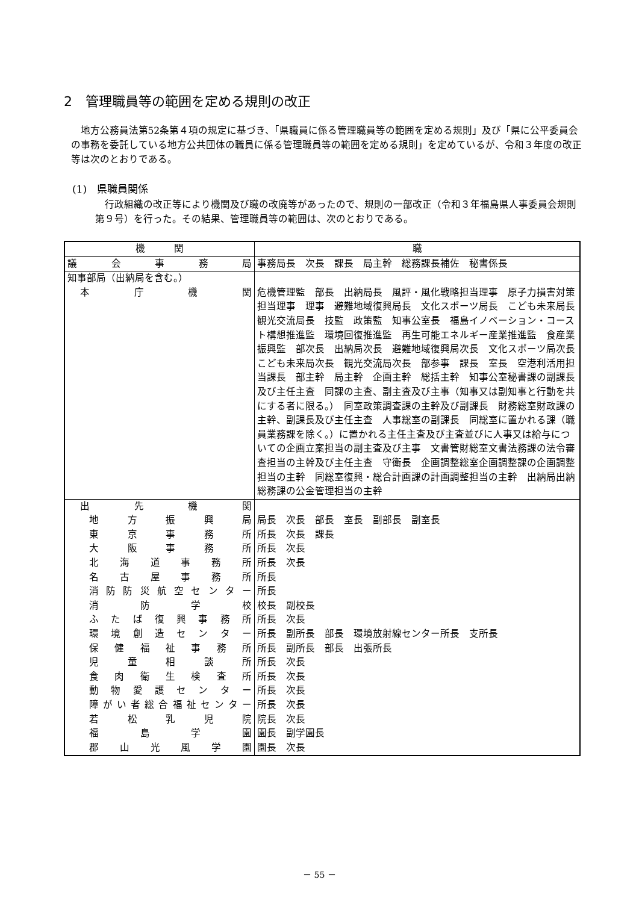2　管理職員等の範囲を定める規則の改正
地方公務員法第52条第４項の規定に基づき、「県職員に係る管理職員等の範囲を定める規則」及び「県に公平委員会の事務を委託している地方公共団体の職員に係る管理職員等の範囲を定める規則」を定めているが、令和３年度の改正等は次のとおりである。
(1)　県職員関係
行政組織の改正等により機関及び職の改廃等があったので、規則の一部改正（令和３年福島県人事委員会規則第９号）を行った。その結果、管理職員等の範囲は、次のとおりである。
| 機 関 | 職 |
| --- | --- |
| 議会事務局 | 事務局長 次長 課長 局主幹 総務課長補佐 秘書係長 |
| 知事部局（出納局を含む。） | |
| 本庁機関 | 危機管理監 部長 出納局長 風評・風化戦略担当理事 原子力損害対策担当理事 理事 避難地域復興局長 文化スポーツ局長 こども未来局長 観光交流局長 技監 政策監 知事公室長 福島イノベーション・コースト構想推進監 環境回復推進監 再生可能エネルギー産業推進監 食産業振興監 部次長 出納局次長 避難地域復興局次長 文化スポーツ局次長 こども未来局次長 観光交流局次長 部参事 課長 室長 空港利活用担当課長 部主幹 局主幹 企画主幹 総括主幹 知事公室秘書課の副課長及び主任主査 同課の主査、副主査及び主事（知事又は副知事と行動を共にする者に限る。） 同室政策調査課の主幹及び副課長 財務総室財政課の主幹、副課長及び主任主査 人事総室の副課長 同総室に置かれる課（職員業務課を除く。）に置かれる主任主査及び主査並びに人事又は給与についての企画立案担当の副主査及び主事 文書管財総室文書法務課の法令審査担当の主幹及び主任主査 守衛長 企画調整総室企画調整課の企画調整担当の主幹 同総室復興・総合計画課の計画調整担当の主幹 出納局出納総務課の公金管理担当の主幹 |
| 出先機関 | |
| 地方振興局 | 局長 次長 部長 室長 副部長 副室長 |
| 東京事務所 | 所長 次長 課長 |
| 大阪事務所 | 所長 次長 |
| 北海道事務所 | 所長 次長 |
| 名古屋事務所 | 所長 |
| 消防防災航空センター | 所長 |
| 消防学校 | 校長 副校長 |
| ふたば復興事務所 | 所長 次長 |
| 環境創造センター | 所長 副所長 部長 環境放射線センター所長 支所長 |
| 保健福祉事務所 | 所長 副所長 部長 出張所長 |
| 児童相談所 | 所長 次長 |
| 食肉衛生検査所 | 所長 次長 |
| 動物愛護センター | 所長 次長 |
| 障がい者総合福祉センター | 所長 次長 |
| 若松乳児院 | 院長 次長 |
| 福島学園 | 園長 副学園長 |
| 郡山光風学園 | 園長 次長 |
－ 55 －